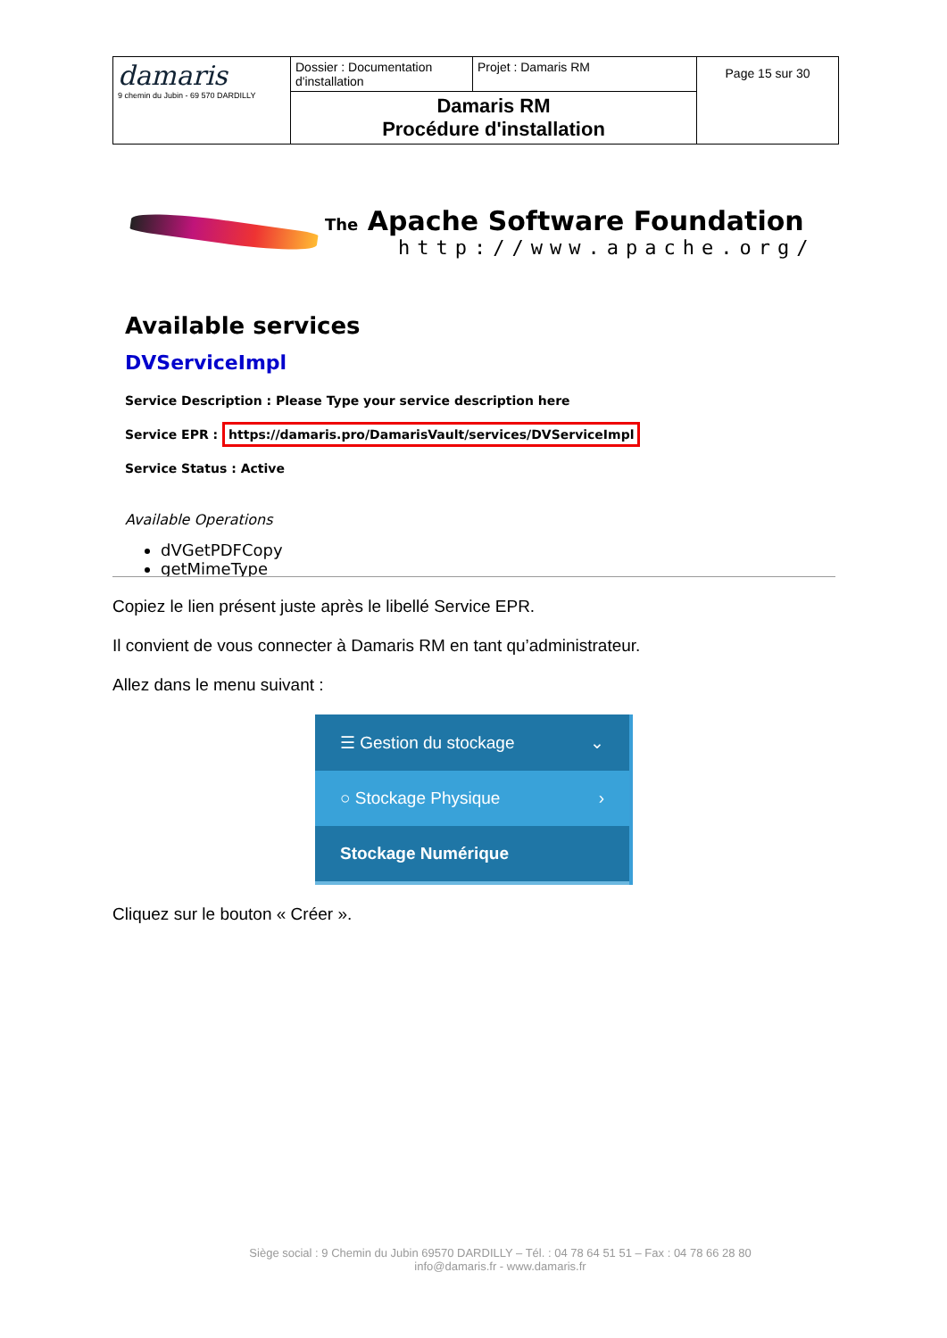| damaris 9 chemin du Jubin - 69 570 DARDILLY | Dossier : Documentation d'installation | Projet : Damaris RM | Page 15 sur 30 |
| | Damaris RM Procédure d'installation | | |
The Apache Software Foundation
http://www.apache.org/
Available services
DVServiceImpl
Service Description : Please Type your service description here
Service EPR : https://damaris.pro/DamarisVault/services/DVServiceImpl
Service Status : Active
Available Operations
dVGetPDFCopy
getMimeType
Copiez le lien présent juste après le libellé Service EPR.
Il convient de vous connecter à Damaris RM en tant qu’administrateur.
Allez dans le menu suivant :
☰ Gestion du stockage ⌄
○ Stockage Physique ›
Stockage Numérique
Cliquez sur le bouton « Créer ».
Siège social : 9 Chemin du Jubin 69570 DARDILLY – Tél. : 04 78 64 51 51 – Fax : 04 78 66 28 80
info@damaris.fr - www.damaris.fr